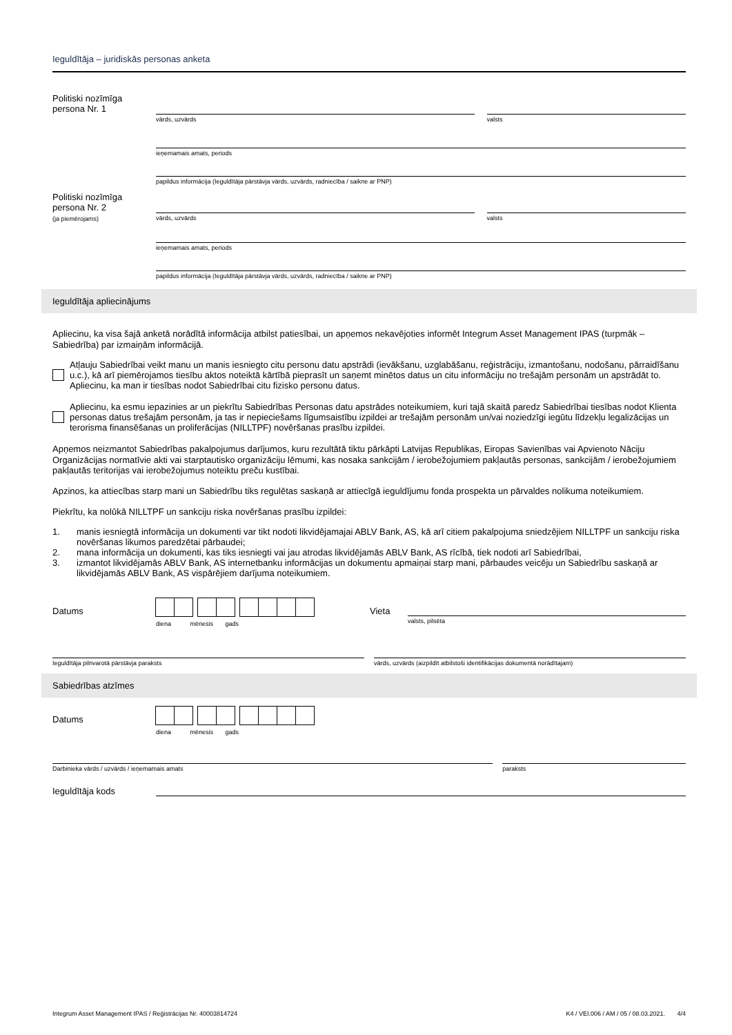Ieguldītāja – juridiskās personas anketa
Politiski nozīmīga
persona Nr. 1
vārds, uzvārds valsts
ieņemamais amats, periods
papildus informācija (Ieguldītāja pārstāvja vārds, uzvārds, radniecība / saikne ar PNP)
Politiski nozīmīga
persona Nr. 2
(ja piemērojams)
vārds, uzvārds valsts
ieņemamais amats, periods
papildus informācija (Ieguldītāja pārstāvja vārds, uzvārds, radniecība / saikne ar PNP)
Ieguldītāja apliecinājums
Apliecinu, ka visa šajā anketā norādītā informācija atbilst patiesībai, un apņemos nekavējoties informēt Integrum Asset Management IPAS (turpmāk – Sabiedrība) par izmaiņām informācijā.
Atļauju Sabiedrībai veikt manu un manis iesniegto citu personu datu apstrādi (ievākšanu, uzglabāšanu, reģistrāciju, izmantošanu, nodošanu, pārraidīšanu u.c.), kā arī piemērojamos tiesību aktos noteiktā kārtībā pieprasīt un saņemt minētos datus un citu informāciju no trešajām personām un apstrādāt to. Apliecinu, ka man ir tiesības nodot Sabiedrībai citu fizisko personu datus.
Apliecinu, ka esmu iepazinies ar un piekrītu Sabiedrības Personas datu apstrādes noteikumiem, kuri tajā skaitā paredz Sabiedrībai tiesības nodot Klienta personas datus trešajām personām, ja tas ir nepieciešams līgumsaistību izpildei ar trešajām personām un/vai noziedzīgi iegūtu līdzekļu legalizācijas un terorisma finansēšanas un proliferācijas (NILLTPF) novēršanas prasību izpildei.
Apņemos neizmantot Sabiedrības pakalpojumus darījumos, kuru rezultātā tiktu pārkāpti Latvijas Republikas, Eiropas Savienības vai Apvienoto Nāciju Organizācijas normatīvie akti vai starptautisko organizāciju lēmumi, kas nosaka sankcijām / ierobežojumiem pakļautās personas, sankcijām / ierobežojumiem pakļautās teritorijas vai ierobežojumus noteiktu preču kustībai.
Apzinos, ka attiecības starp mani un Sabiedrību tiks regulētas saskaņā ar attiecīgā ieguldījumu fonda prospekta un pārvaldes nolikuma noteikumiem.
Piekrītu, ka nolūkā NILLTPF un sankciju riska novēršanas prasību izpildei:
1. manis iesniegtā informācija un dokumenti var tikt nodoti likvidējamajai ABLV Bank, AS, kā arī citiem pakalpojuma sniedzējiem NILLTPF un sankciju riska novēršanas likumos paredzētai pārbaudei;
2. mana informācija un dokumenti, kas tiks iesniegti vai jau atrodas likvidējamās ABLV Bank, AS rīcībā, tiek nodoti arī Sabiedrībai,
3. izmantot likvidējamās ABLV Bank, AS internetbanku informācijas un dokumentu apmaiņai starp mani, pārbaudes veicēju un Sabiedrību saskaņā ar likvidējamās ABLV Bank, AS vispārējiem darījuma noteikumiem.
Datums
diena mēnesis gads
Vieta
valsts, pilsēta
Ieguldītāja pilnvarotā pārstāvja paraksts
vārds, uzvārds (aizpildīt atbilstoši identifikācijas dokumentā norādītajam)
Sabiedrības atzīmes
Datums
diena mēnesis gads
Darbinieka vārds / uzvārds / ieņemamais amats
paraksts
Ieguldītāja kods
Integrum Asset Management IPAS / Reģistrācijas Nr. 40003814724 K4 / VEI.006 / AM / 05 / 08.03.2021. 4/4